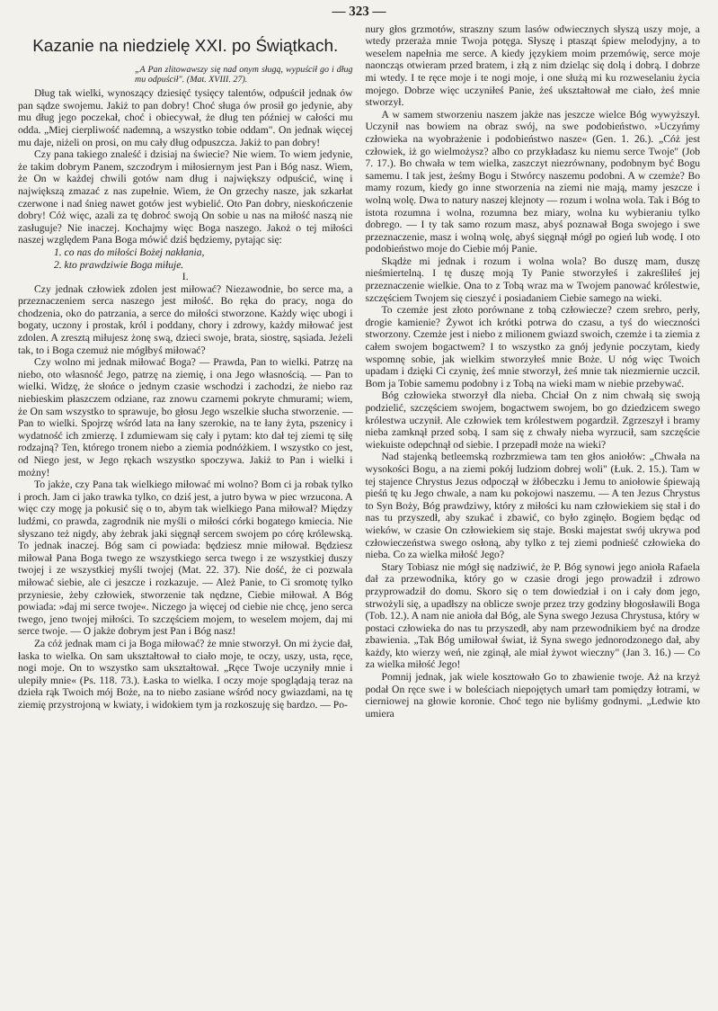— 323 —
Kazanie na niedzielę XXI. po Świątkach.
„A Pan zlitowawszy się nad onym sługą, wypuścił go i dług mu odpuścił". (Mat. XVIII. 27).
Dług tak wielki, wynoszący dziesięć tysięcy talentów, odpuścił jednak ów pan sądze swojemu. Jakiż to pan dobry! Choć sługa ów prosił go jedynie, aby mu dług jego poczekał, choć i obiecywał, że dług ten później w całości mu odda. „Miej cierpliwość nademną, a wszystko tobie oddam". On jednak więcej mu daje, niżeli on prosi, on mu cały dług odpuszcza. Jakiż to pan dobry!
Czy pana takiego znaleść i dzisiaj na świecie? Nie wiem. To wiem jedynie, że takim dobrym Panem, szczodrym i miłosiernym jest Pan i Bóg nasz. Wiem, że On w każdej chwili gotów nam dług i największy odpuścić, winę i największą zmazać z nas zupełnie. Wiem, że On grzechy nasze, jak szkarłat czerwone i nad śnieg nawet gotów jest wybielić. Oto Pan dobry, nieskończenie dobry! Cóż więc, azali za tę dobroć swoją On sobie u nas na miłość naszą nie zasługuje? Nie inaczej. Kochajmy więc Boga naszego. Jakoż o tej miłości naszej względem Pana Boga mówić dziś będziemy, pytając się:
1. co nas do miłości Bożej nakłania,
2. kto prawdziwie Boga miłuje.
I.
Czy jednak człowiek zdolen jest miłować? Niezawodnie, bo serce ma, a przeznaczeniem serca naszego jest miłość. Bo ręka do pracy, noga do chodzenia, oko do patrzania, a serce do miłości stworzone. Każdy więc ubogi i bogaty, uczony i prostak, król i poddany, chory i zdrowy, każdy miłować jest zdolen. A zresztą miłujesz żonę swą, dzieci swoje, brata, siostrę, sąsiada. Jeżeli tak, to i Boga czemuż nie mógłbyś miłować?
Czy wolno mi jednak miłować Boga? — Prawda, Pan to wielki. Patrzę na niebo, oto własność Jego, patrzę na ziemię, i ona Jego własnością. — Pan to wielki. Widzę, że słońce o jednym czasie wschodzi i zachodzi, że niebo raz niebieskim płaszczem odziane, raz znowu czarnemi pokryte chmurami; wiem, że On sam wszystko to sprawuje, bo głosu Jego wszelkie słucha stworzenie. — Pan to wielki. Spojrzę wśród lata na łany szerokie, na te łany żyta, pszenicy i wydatność ich zmierzę. I zdumiewam się cały i pytam: kto dał tej ziemi tę siłę rodzajną? Ten, którego tronem niebo a ziemia podnóżkiem. I wszystko co jest, od Niego jest, w Jego rękach wszystko spoczywa. Jakiż to Pan i wielki i możny!
To jakże, czy Pana tak wielkiego miłować mi wolno? Bom ci ja robak tylko i proch. Jam ci jako trawka tylko, co dziś jest, a jutro bywa w piec wrzucona. A więc czy mogę ja pokusić się o to, abym tak wielkiego Pana miłował? Między ludźmi, co prawda, zagrodnik nie myśli o miłości córki bogatego kmiecia. Nie słyszano też nigdy, aby żebrak jaki sięgnął sercem swojem po córę królewską. To jednak inaczej. Bóg sam ci powiada: będziesz mnie miłował. Będziesz miłował Pana Boga twego ze wszystkiego serca twego i ze wszystkiej duszy twojej i ze wszystkiej myśli twojej (Mat. 22. 37). Nie dość, że ci pozwala miłować siebie, ale ci jeszcze i rozkazuje. — Ależ Panie, to Ci sromotę tylko przyniesie, żeby człowiek, stworzenie tak nędzne, Ciebie miłował. A Bóg powiada: »daj mi serce twoje«. Niczego ja więcej od ciebie nie chcę, jeno serca twego, jeno twojej miłości. To szczęściem mojem, to weselem mojem, daj mi serce twoje. — O jakże dobrym jest Pan i Bóg nasz!
Za cóż jednak mam ci ja Boga miłować? że mnie stworzył. On mi życie dał, łaska to wielka. On sam ukształtował to ciało moje, te oczy, uszy, usta, ręce, nogi moje. On to wszystko sam ukształtował. „Ręce Twoje uczyniły mnie i ulepiły mnie« (Ps. 118. 73.). Łaska to wielka. I oczy moje spoglądają teraz na dzieła rąk Twoich mój Boże, na to niebo zasiane wśród nocy gwiazdami, na tę ziemię przystrojoną w kwiaty, i widokiem tym ja rozkoszuję się bardzo. — Po-
nury głos grzmotów, straszny szum lasów odwiecznych słyszą uszy moje, a wtedy przeraża mnie Twoja potęga. Słyszę i ptasząt śpiew melodyjny, a to weselem napełnia me serce. A kiedy językiem moim przemówię, serce moje naoncząs otwieram przed bratem, i złą z nim dzieląc się dolą i dobrą. I dobrze mi wtedy. I te ręce moje i te nogi moje, i one służą mi ku rozweselaniu życia mojego. Dobrze więc uczyniłeś Panie, żeś ukształtował me ciało, żeś mnie stworzył.
A w samem stworzeniu naszem jakże nas jeszcze wielce Bóg wywyższył. Uczynił nas bowiem na obraz swój, na swe podobieństwo. »Uczyńmy człowieka na wyobrażenie i podobieństwo nasze« (Gen. 1. 26.). „Cóż jest człowiek, iż go wielmożysz? albo co przykładasz ku niemu serce Twoje" (Job 7. 17.). Bo chwała w tem wielka, zaszczyt niezrównany, podobnym być Bogu samemu. I tak jest, żeśmy Bogu i Stwórcy naszemu podobni. A w czemże? Bo mamy rozum, kiedy go inne stworzenia na ziemi nie mają, mamy jeszcze i wolną wolę. Dwa to natury naszej klejnoty — rozum i wolna wola. Tak i Bóg to istota rozumna i wolna, rozumna bez miary, wolna ku wybieraniu tylko dobrego. — I ty tak samo rozum masz, abyś poznawał Boga swojego i swe przeznaczenie, masz i wolną wolę, abyś sięgnął mógł po ogień lub wodę. I oto podobieństwo moje do Ciebie mój Panie.
Skądże mi jednak i rozum i wolna wola? Bo duszę mam, duszę nieśmiertelną. I tę duszę moją Ty Panie stworzyłeś i zakreśliłeś jej przeznaczenie wielkie. Ona to z Tobą wraz ma w Twojem panować królestwie, szczęściem Twojem się cieszyć i posiadaniem Ciebie samego na wieki.
To czemże jest złoto porównane z tobą człowiecze? czem srebro, perły, drogie kamienie? Żywot ich krótki potrwa do czasu, a tyś do wieczności stworzony. Czemże jest i niebo z milionem gwiazd swoich, czemże i ta ziemia z całem swojem bogactwem? I to wszystko za gnój jedynie poczytam, kiedy wspomnę sobie, jak wielkim stworzyłeś mnie Boże. U nóg więc Twoich upadam i dzięki Ci czynię, żeś mnie stworzył, żeś mnie tak niezmiernie uczcił. Bom ja Tobie samemu podobny i z Tobą na wieki mam w niebie przebywać.
Bóg człowieka stworzył dla nieba. Chciał On z nim chwałą się swoją podzielić, szczęściem swojem, bogactwem swojem, bo go dziedzicem swego królestwa uczynił. Ale człowiek tem królestwem pogardził. Zgrzeszył i bramy nieba zamknął przed sobą. I sam się z chwały nieba wyrzucił, sam szczęście wiekuiste odepchnął od siebie. I przepadł może na wieki?
Nad stajenką betleemską rozbrzmiewa tam ten głos aniołów: „Chwała na wysokości Bogu, a na ziemi pokój ludziom dobrej woli" (Łuk. 2. 15.). Tam w tej stajence Chrystus Jezus odpoczął w żłóbeczku i Jemu to aniołowie śpiewają pieśń tę ku Jego chwale, a nam ku pokojowi naszemu. — A ten Jezus Chrystus to Syn Boży, Bóg prawdziwy, który z miłości ku nam człowiekiem się stał i do nas tu przyszedł, aby szukać i zbawić, co było zginęło. Bogiem będąc od wieków, w czasie On człowiekiem się staje. Boski majestat swój ukrywa pod człowieczeństwa swego osłoną, aby tylko z tej ziemi podnieść człowieka do nieba. Co za wielka miłość Jego?
Stary Tobiasz nie mógł się nadziwić, że P. Bóg synowi jego anioła Rafaela dał za przewodnika, który go w czasie drogi jego prowadził i zdrowo przyprowadził do domu. Skoro się o tem dowiedział i on i cały dom jego, strwożyli się, a upadłszy na oblicze swoje przez trzy godziny błogosławili Boga (Tob. 12.). A nam nie anioła dał Bóg, ale Syna swego Jezusa Chrystusa, który w postaci człowieka do nas tu przyszedł, aby nam przewodnikiem być na drodze zbawienia. „Tak Bóg umiłował świat, iż Syna swego jednorodzonego dał, aby każdy, kto wierzy weń, nie zginął, ale miał żywot wieczny" (Jan 3. 16.) — Co za wielka miłość Jego!
Pomnij jednak, jak wiele kosztowało Go to zbawienie twoje. Aż na krzyż podał On ręce swe i w boleściach niepojętych umarł tam pomiędzy łotrami, w cierniowej na głowie koronie. Choć tego nie byliśmy godnymi. „Ledwie kto umiera